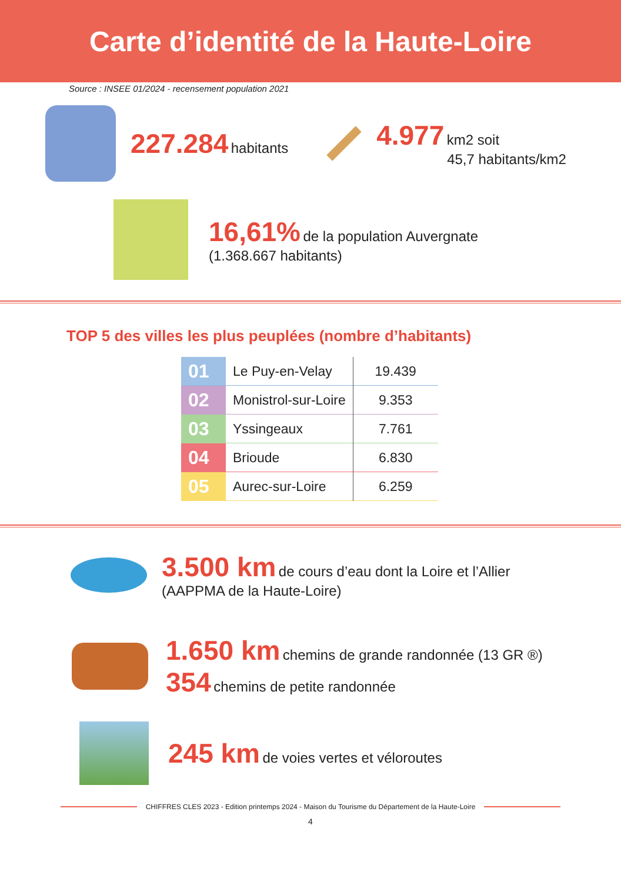Carte d’identité de la Haute-Loire
Source : INSEE 01/2024 - recensement population 2021
227.284 habitants
4.977 km2 soit
45,7 habitants/km2
16,61% de la population Auvergnate
(1.368.667 habitants)
TOP 5 des villes les plus peuplées (nombre d’habitants)
| 01 | Le Puy-en-Velay | 19.439 |
| 02 | Monistrol-sur-Loire | 9.353 |
| 03 | Yssingeaux | 7.761 |
| 04 | Brioude | 6.830 |
| 05 | Aurec-sur-Loire | 6.259 |
3.500 km de cours d’eau dont la Loire et l’Allier
(AAPPMA de la Haute-Loire)
1.650 km chemins de grande randonnée (13 GR ®)
354 chemins de petite randonnée
245 km de voies vertes et véloroutes
CHIFFRES CLES 2023 - Edition printemps 2024 - Maison du Tourisme du Département de la Haute-Loire
4